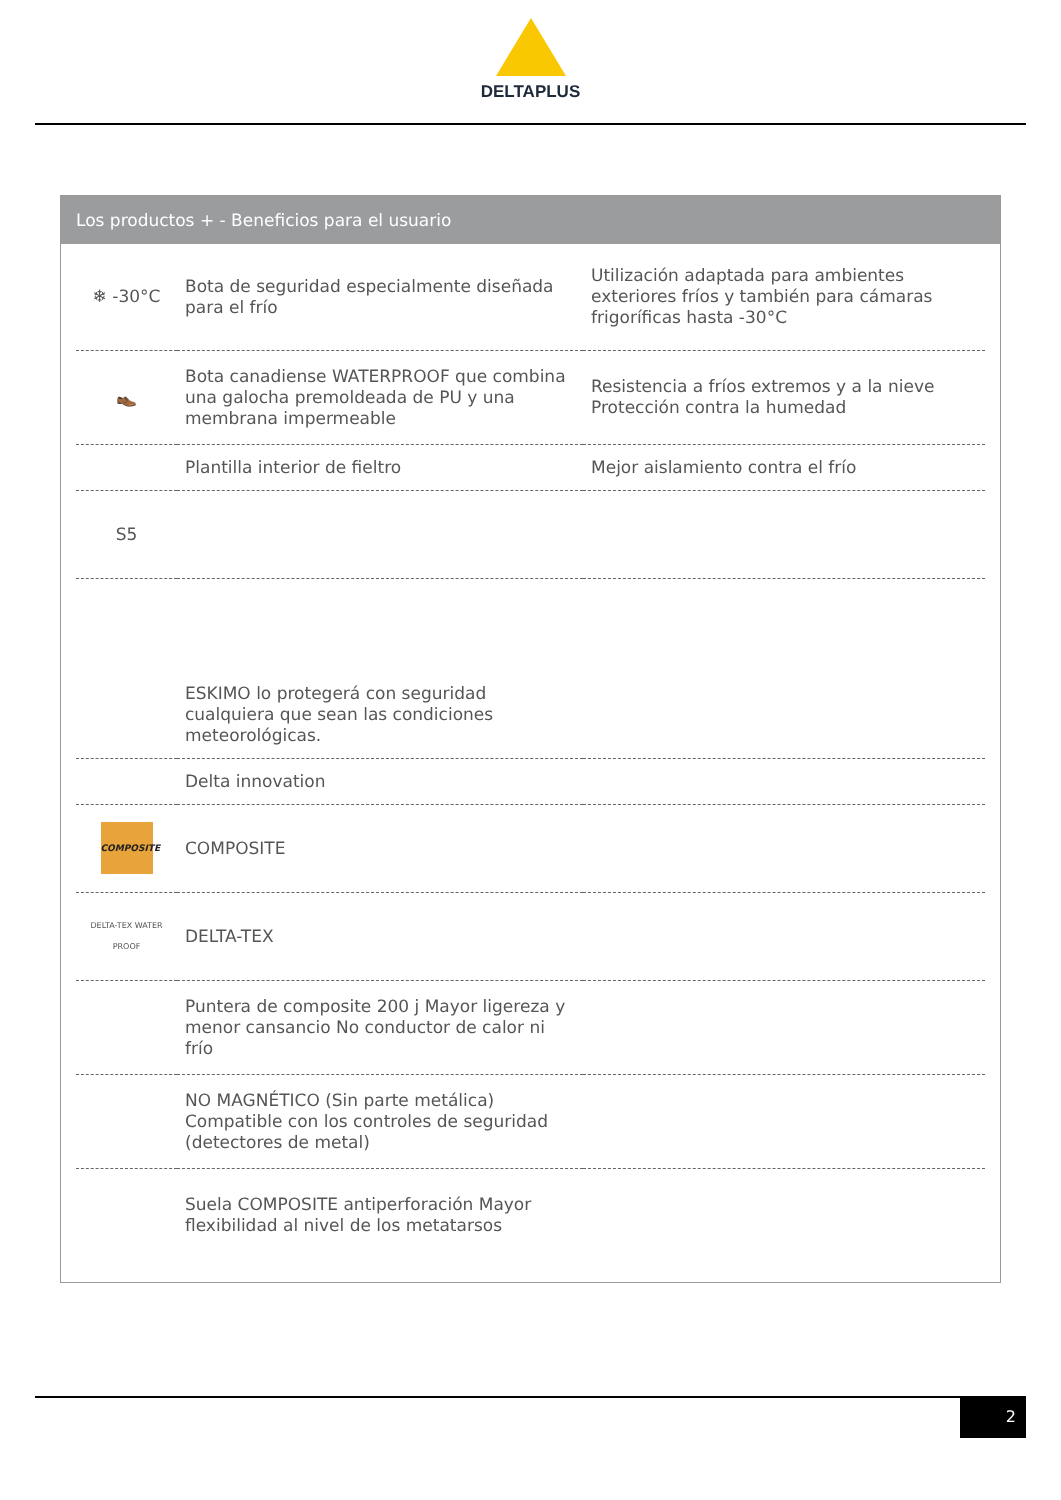DELTAPLUS
Los productos + - Beneficios para el usuario
| ❄ -30°C | Bota de seguridad especialmente diseñada para el frío | Utilización adaptada para ambientes exteriores fríos y también para cámaras frigoríficas hasta -30°C |
| 👞 | Bota canadiense WATERPROOF que combina una galocha premoldeada de PU y una membrana impermeable | Resistencia a fríos extremos y a la nieve Protección contra la humedad |
| | Plantilla interior de fieltro | Mejor aislamiento contra el frío |
| S5 | | |
| | ESKIMO lo protegerá con seguridad cualquiera que sean las condiciones meteorológicas. | |
| | Delta innovation | |
| COMPOSITE | COMPOSITE | |
| DELTA-TEX WATER PROOF | DELTA-TEX | |
| | Puntera de composite 200 j Mayor ligereza y menor cansancio No conductor de calor ni frío | |
| | NO MAGNÉTICO (Sin parte metálica) Compatible con los controles de seguridad (detectores de metal) | |
| | Suela COMPOSITE antiperforación Mayor flexibilidad al nivel de los metatarsos | |
2